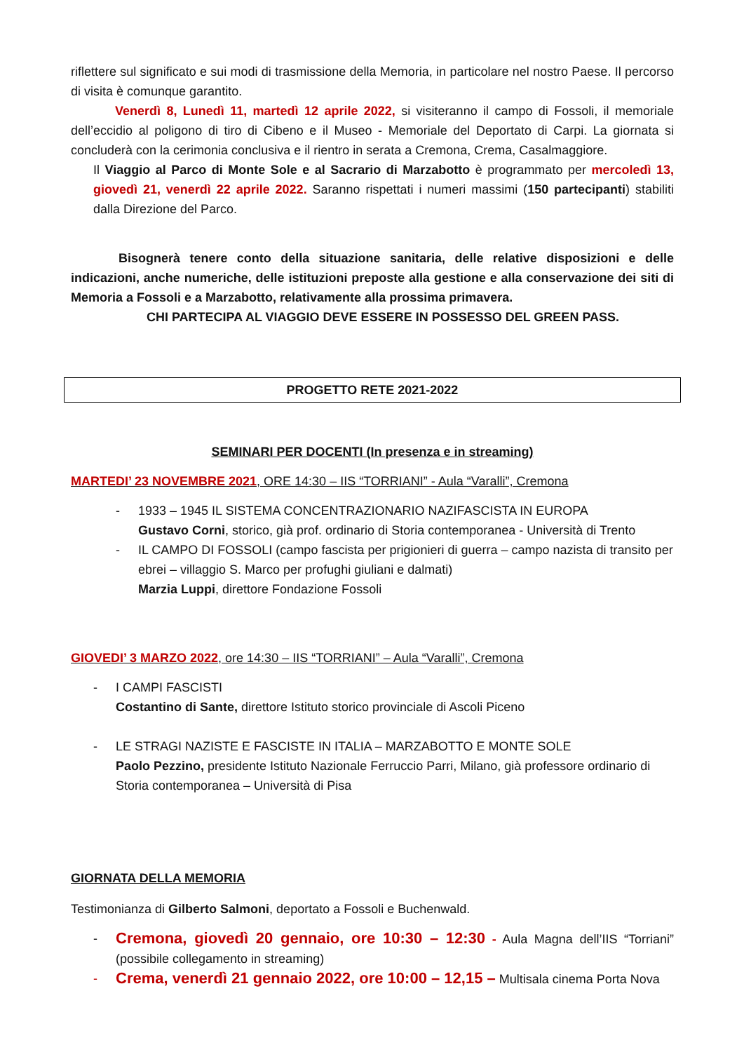riflettere sul significato e sui modi di trasmissione della Memoria, in particolare nel nostro Paese. Il percorso di visita è comunque garantito.
Venerdì 8, Lunedì 11, martedì 12 aprile 2022, si visiteranno il campo di Fossoli, il memoriale dell’eccidio al poligono di tiro di Cibeno e il Museo - Memoriale del Deportato di Carpi. La giornata si concluderà con la cerimonia conclusiva e il rientro in serata a Cremona, Crema, Casalmaggiore.
Il Viaggio al Parco di Monte Sole e al Sacrario di Marzabotto è programmato per mercoledì 13, giovedì 21, venerdì 22 aprile 2022. Saranno rispettati i numeri massimi (150 partecipanti) stabiliti dalla Direzione del Parco.
Bisognerà tenere conto della situazione sanitaria, delle relative disposizioni e delle indicazioni, anche numeriche, delle istituzioni preposte alla gestione e alla conservazione dei siti di Memoria a Fossoli e a Marzabotto, relativamente alla prossima primavera.
CHI PARTECIPA AL VIAGGIO DEVE ESSERE IN POSSESSO DEL GREEN PASS.
PROGETTO RETE 2021-2022
SEMINARI PER DOCENTI (In presenza e in streaming)
MARTEDI’ 23 NOVEMBRE 2021, ORE 14:30 – IIS “TORRIANI” - Aula “Varalli”, Cremona
- 1933 – 1945 IL SISTEMA CONCENTRAZIONARIO NAZIFASCISTA IN EUROPA
Gustavo Corni, storico, già prof. ordinario di Storia contemporanea - Università di Trento
- IL CAMPO DI FOSSOLI (campo fascista per prigionieri di guerra – campo nazista di transito per ebrei – villaggio S. Marco per profughi giuliani e dalmati)
Marzia Luppi, direttore Fondazione Fossoli
GIOVEDI’ 3 MARZO 2022, ore 14:30 – IIS “TORRIANI” – Aula “Varalli”, Cremona
- I CAMPI FASCISTI
Costantino di Sante, direttore Istituto storico provinciale di Ascoli Piceno
- LE STRAGI NAZISTE E FASCISTE IN ITALIA – MARZABOTTO E MONTE SOLE
Paolo Pezzino, presidente Istituto Nazionale Ferruccio Parri, Milano, già professore ordinario di Storia contemporanea – Università di Pisa
GIORNATA DELLA MEMORIA
Testimonianza di Gilberto Salmoni, deportato a Fossoli e Buchenwald.
-
Cremona, giovedì 20 gennaio, ore 10:30 – 12:30 - Aula Magna dell’IIS “Torriani” (possibile collegamento in streaming)
-
Crema, venerdì 21 gennaio 2022, ore 10:00 – 12,15 – Multisala cinema Porta Nova